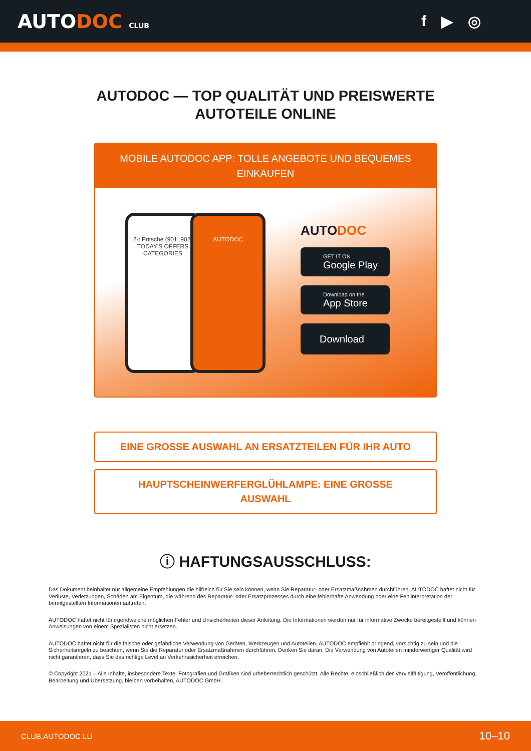AUTODOC CLUB
f ▶ ◎
AUTODOC — TOP QUALITÄT UND PREISWERTE
AUTOTEILE ONLINE
MOBILE AUTODOC APP: TOLLE ANGEBOTE UND BEQUEMES EINKAUFEN
2-t Pritsche (901, 902)
TODAY'S OFFERS
CATEGORIES
AUTODOC
AUTODOC
GET IT ON
Google Play
Download on the
App Store
Download
EINE GROSSE AUSWAHL AN ERSATZTEILEN FÜR IHR AUTO
HAUPTSCHEINWERFERGLÜHLAMPE: EINE GROSSE
AUSWAHL
ⓘ HAFTUNGSAUSSCHLUSS:
Das Dokument beinhaltet nur allgemeine Empfehlungen die hilfreich für Sie sein können, wenn Sie Reparatur- oder Ersatzmaßnahmen durchführen. AUTODOC haftet nicht für Verluste, Verletzungen, Schäden am Eigentum, die während des Reparatur- oder Ersatzprozesses durch eine fehlerhafte Anwendung oder eine Fehlinterpretation der bereitgestellten Informationen auftreten.
AUTODOC haftet nicht für irgendwelche möglichen Fehler und Unsicherheiten dieser Anleitung. Die Informationen werden nur für informative Zwecke bereitgestellt und können Anweisungen von einem Spezialisten nicht ersetzen.
AUTODOC haftet nicht für die falsche oder gefährliche Verwendung von Geräten, Werkzeugen und Autoteilen. AUTODOC empfiehlt dringend, vorsichtig zu sein und die Sicherheitsregeln zu beachten, wenn Sie die Reparatur oder Ersatzmaßnahmen durchführen. Denken Sie daran: Die Verwendung von Autoteilen minderwertiger Qualität wird nicht garantieren, dass Sie das richtige Level an Verkehrssicherheit erreichen.
© Copyright 2021 – Alle Inhalte, insbesondere Texte, Fotografien und Grafiken sind urheberrechtlich geschützt. Alle Rechte, einschließlich der Vervielfältigung, Veröffentlichung, Bearbeitung und Übersetzung, bleiben vorbehalten, AUTODOC GmbH.
CLUB.AUTODOC.LU 10–10